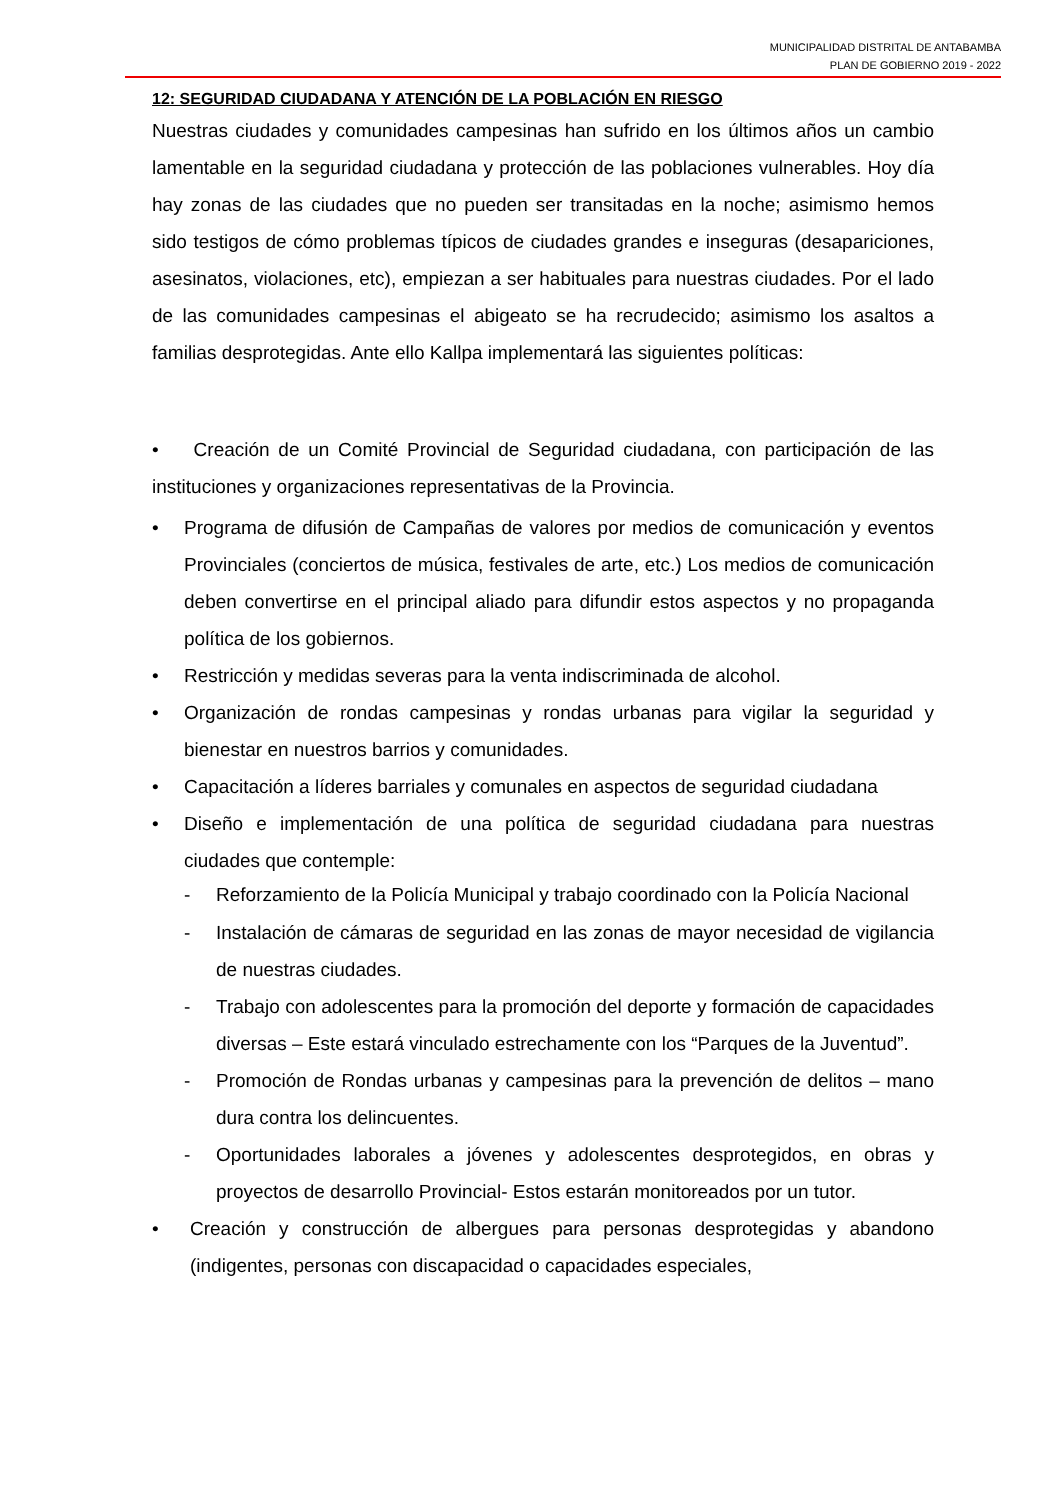MUNICIPALIDAD DISTRITAL DE ANTABAMBA
PLAN DE GOBIERNO 2019 - 2022
12: SEGURIDAD CIUDADANA Y ATENCIÓN DE LA POBLACIÓN EN RIESGO
Nuestras ciudades y comunidades campesinas han sufrido en los últimos años un cambio lamentable en la seguridad ciudadana y protección de las poblaciones vulnerables. Hoy día hay zonas de las ciudades que no pueden ser transitadas en la noche; asimismo hemos sido testigos de cómo problemas típicos de ciudades grandes e inseguras (desapariciones, asesinatos, violaciones, etc), empiezan a ser habituales para nuestras ciudades. Por el lado de las comunidades campesinas el abigeato se ha recrudecido; asimismo los asaltos a familias desprotegidas. Ante ello Kallpa implementará las siguientes políticas:
• Creación de un Comité Provincial de Seguridad ciudadana, con participación de las instituciones y organizaciones representativas de la Provincia.
• Programa de difusión de Campañas de valores por medios de comunicación y eventos Provinciales (conciertos de música, festivales de arte, etc.) Los medios de comunicación deben convertirse en el principal aliado para difundir estos aspectos y no propaganda política de los gobiernos.
• Restricción y medidas severas para la venta indiscriminada de alcohol.
• Organización de rondas campesinas y rondas urbanas para vigilar la seguridad y bienestar en nuestros barrios y comunidades.
• Capacitación a líderes barriales y comunales en aspectos de seguridad ciudadana
• Diseño e implementación de una política de seguridad ciudadana para nuestras ciudades que contemple:
- Reforzamiento de la Policía Municipal y trabajo coordinado con la Policía Nacional
- Instalación de cámaras de seguridad en las zonas de mayor necesidad de vigilancia de nuestras ciudades.
- Trabajo con adolescentes para la promoción del deporte y formación de capacidades diversas – Este estará vinculado estrechamente con los “Parques de la Juventud”.
- Promoción de Rondas urbanas y campesinas para la prevención de delitos – mano dura contra los delincuentes.
- Oportunidades laborales a jóvenes y adolescentes desprotegidos, en obras y proyectos de desarrollo Provincial- Estos estarán monitoreados por un tutor.
• Creación y construcción de albergues para personas desprotegidas y abandono (indigentes, personas con discapacidad o capacidades especiales,